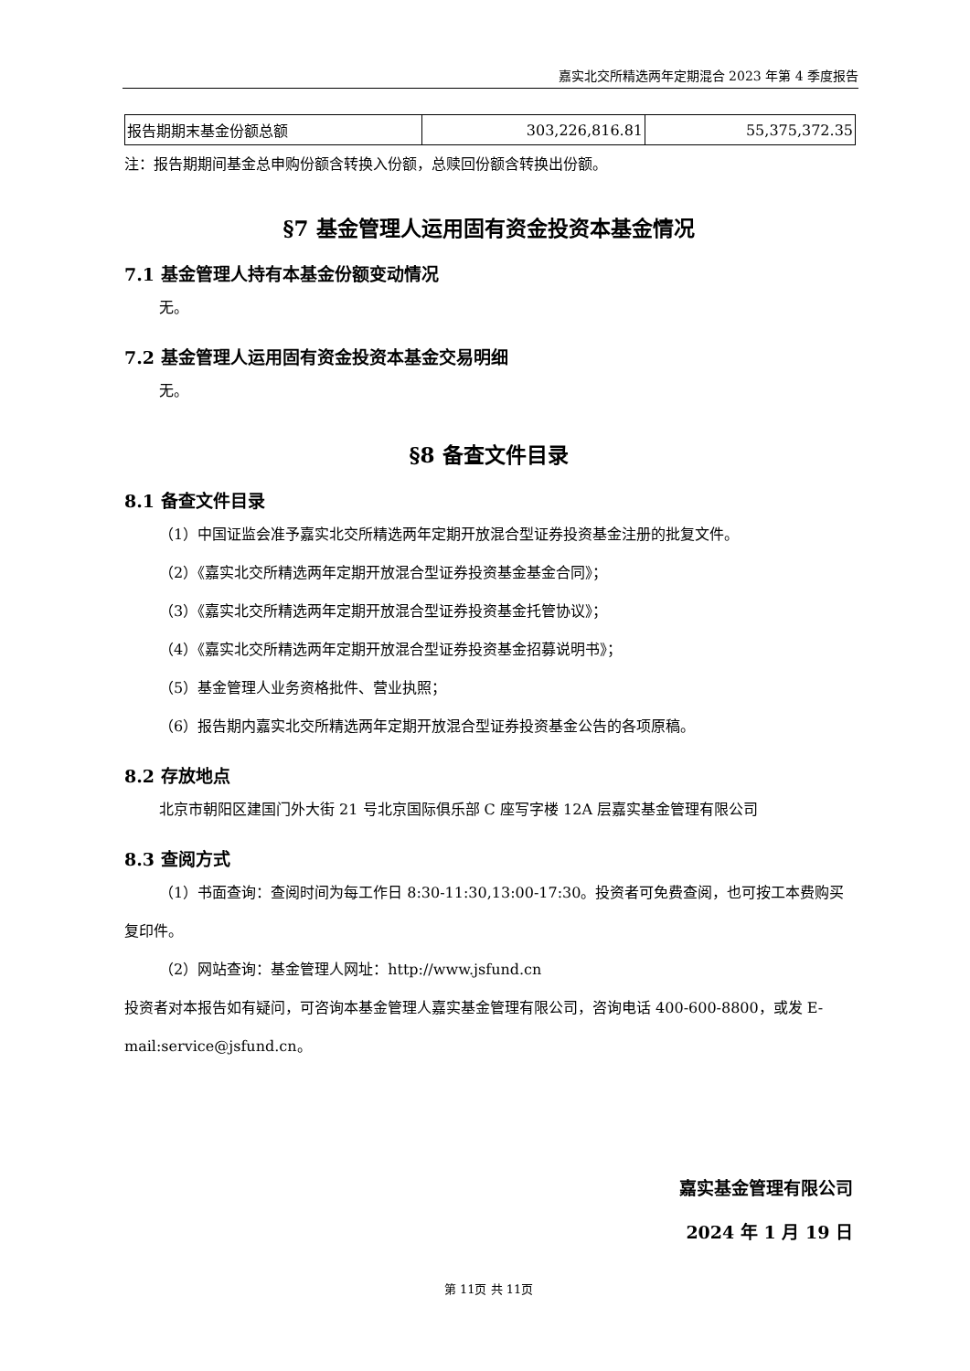嘉实北交所精选两年定期混合 2023 年第 4 季度报告
| 报告期期末基金份额总额 | 303,226,816.81 | 55,375,372.35 |
注：报告期期间基金总申购份额含转换入份额，总赎回份额含转换出份额。
§7 基金管理人运用固有资金投资本基金情况
7.1 基金管理人持有本基金份额变动情况
无。
7.2 基金管理人运用固有资金投资本基金交易明细
无。
§8 备查文件目录
8.1 备查文件目录
（1）中国证监会准予嘉实北交所精选两年定期开放混合型证券投资基金注册的批复文件。
（2）《嘉实北交所精选两年定期开放混合型证券投资基金基金合同》；
（3）《嘉实北交所精选两年定期开放混合型证券投资基金托管协议》；
（4）《嘉实北交所精选两年定期开放混合型证券投资基金招募说明书》；
（5）基金管理人业务资格批件、营业执照；
（6）报告期内嘉实北交所精选两年定期开放混合型证券投资基金公告的各项原稿。
8.2 存放地点
北京市朝阳区建国门外大街 21 号北京国际俱乐部 C 座写字楼 12A 层嘉实基金管理有限公司
8.3 查阅方式
（1）书面查询：查阅时间为每工作日 8:30-11:30,13:00-17:30。投资者可免费查阅，也可按工本费购买复印件。
（2）网站查询：基金管理人网址：http://www.jsfund.cn
投资者对本报告如有疑问，可咨询本基金管理人嘉实基金管理有限公司，咨询电话 400-600-8800，或发 E-mail:service@jsfund.cn。
嘉实基金管理有限公司
2024 年 1 月 19 日
第 11页 共 11页